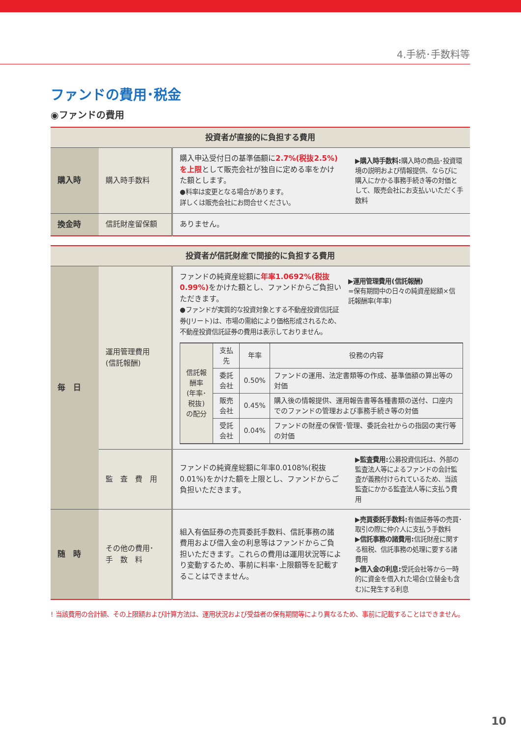4.手続･手数料等
ファンドの費用･税金
◉ファンドの費用
| 投資者が直接的に負担する費用 | | | |
| --- | --- | --- | --- |
| 購入時 | 購入時手数料 | 購入申込受付日の基準価額に 2.7%(税抜2.5%)を上限 として販売会社が独自に定める率をかけた額とします。 ●料率は変更となる場合があります。 詳しくは販売会社にお問合せください。 | ▶ 購入時手数料: 購入時の商品･投資環境の説明および情報提供、ならびに購入にかかる事務手続き等の対価として、販売会社にお支払いいただく手数料 |
| 換金時 | 信託財産留保額 | ありません。 | |
| 投資者が信託財産で間接的に負担する費用 | | | |
| --- | --- | --- | --- |
| 毎 日 | 運用管理費用 (信託報酬) | / ファンドの純資産総額に 年率1.0692%(税抜0.99%) をかけた額とし、ファンドからご負担いただきます。 ●ファンドが実質的な投資対象とする不動産投資信託証券(Jリート)は、市場の需給により価格形成されるため、不動産投資信託証券の費用は表示しておりません。 / ▶ 運用管理費用(信託報酬) =保有期間中の日々の純資産総額×信託報酬率(年率) / / 信託報酬率 (年率･税抜) の配分 / 支払先 / 年率 / 役務の内容 / / / 委託会社 / 0.50% / ファンドの運用、法定書類等の作成、基準価額の算出等の対価 / / / 販売会社 / 0.45% / 購入後の情報提供、運用報告書等各種書類の送付、口座内でのファンドの管理および事務手続き等の対価 / / / 受託会社 / 0.04% / ファンドの財産の保管･管理、委託会社からの指図の実行等の対価 / | |
| | 監 査 費 用 | ファンドの純資産総額に年率0.0108%(税抜0.01%)をかけた額を上限とし、ファンドからご負担いただきます。 | ▶ 監査費用: 公募投資信託は、外部の監査法人等によるファンドの会計監査が義務付けられているため、当該監査にかかる監査法人等に支払う費用 |
| 随 時 | その他の費用･ 手 数 料 | 組入有価証券の売買委託手数料、信託事務の諸費用および借入金の利息等はファンドからご負担いただきます。これらの費用は運用状況等により変動するため、事前に料率･上限額等を記載することはできません。 | ▶ 売買委託手数料: 有価証券等の売買･取引の際に仲介人に支払う手数料 ▶ 信託事務の諸費用: 信託財産に関する租税、信託事務の処理に要する諸費用 ▶ 借入金の利息: 受託会社等から一時的に資金を借入れた場合(立替金も含む)に発生する利息 |
! 当該費用の合計額、その上限額および計算方法は、運用状況および受益者の保有期間等により異なるため、事前に記載することはできません。
10